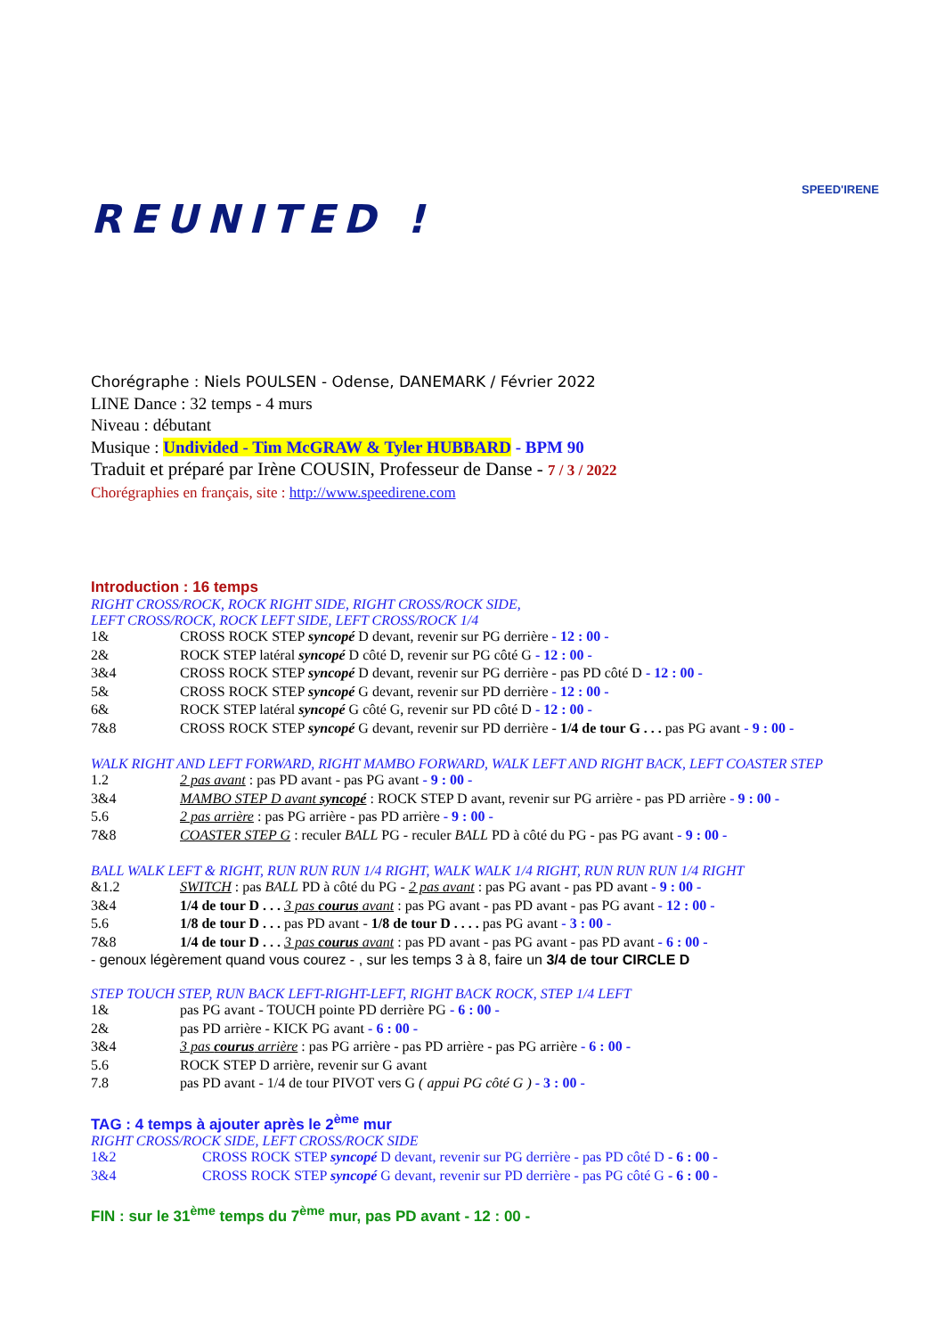REUNITED !
SPEED'IRENE
Chorégraphe : Niels POULSEN - Odense, DANEMARK / Février 2022
LINE Dance : 32 temps - 4 murs
Niveau : débutant
Musique : Undivided - Tim McGRAW & Tyler HUBBARD - BPM 90
Traduit et préparé par Irène COUSIN, Professeur de Danse - 7 / 3 / 2022
Chorégraphies en français, site : http://www.speedirene.com
Introduction : 16 temps
RIGHT CROSS/ROCK, ROCK RIGHT SIDE, RIGHT CROSS/ROCK SIDE,
LEFT CROSS/ROCK, ROCK LEFT SIDE, LEFT CROSS/ROCK 1/4
| 1& | CROSS ROCK STEP syncopé D devant, revenir sur PG derrière - 12 : 00 - |
| 2& | ROCK STEP latéral syncopé D côté D, revenir sur PG côté G - 12 : 00 - |
| 3&4 | CROSS ROCK STEP syncopé D devant, revenir sur PG derrière - pas PD côté D - 12 : 00 - |
| 5& | CROSS ROCK STEP syncopé G devant, revenir sur PD derrière - 12 : 00 - |
| 6& | ROCK STEP latéral syncopé G côté G, revenir sur PD côté D - 12 : 00 - |
| 7&8 | CROSS ROCK STEP syncopé G devant, revenir sur PD derrière - 1/4 de tour G . . . pas PG avant - 9 : 00 - |
WALK RIGHT AND LEFT FORWARD, RIGHT MAMBO FORWARD, WALK LEFT AND RIGHT BACK, LEFT COASTER STEP
| 1.2 | 2 pas avant : pas PD avant - pas PG avant - 9 : 00 - |
| 3&4 | MAMBO STEP D avant syncopé : ROCK STEP D avant, revenir sur PG arrière - pas PD arrière - 9 : 00 - |
| 5.6 | 2 pas arrière : pas PG arrière - pas PD arrière - 9 : 00 - |
| 7&8 | COASTER STEP G : reculer BALL PG - reculer BALL PD à côté du PG - pas PG avant - 9 : 00 - |
BALL WALK LEFT & RIGHT, RUN RUN RUN 1/4 RIGHT, WALK WALK 1/4 RIGHT, RUN RUN RUN 1/4 RIGHT
| &1.2 | SWITCH : pas BALL PD à côté du PG - 2 pas avant : pas PG avant - pas PD avant - 9 : 00 - |
| 3&4 | 1/4 de tour D . . . 3 pas courus avant : pas PG avant - pas PD avant - pas PG avant - 12 : 00 - |
| 5.6 | 1/8 de tour D . . . pas PD avant - 1/8 de tour D . . . . pas PG avant - 3 : 00 - |
| 7&8 | 1/4 de tour D . . . 3 pas courus avant : pas PD avant - pas PG avant - pas PD avant - 6 : 00 - |
- genoux légèrement quand vous courez - , sur les temps 3 à 8, faire un 3/4 de tour CIRCLE D
STEP TOUCH STEP, RUN BACK LEFT-RIGHT-LEFT, RIGHT BACK ROCK, STEP 1/4 LEFT
| 1& | pas PG avant - TOUCH pointe PD derrière PG - 6 : 00 - |
| 2& | pas PD arrière - KICK PG avant - 6 : 00 - |
| 3&4 | 3 pas courus arrière : pas PG arrière - pas PD arrière - pas PG arrière - 6 : 00 - |
| 5.6 | ROCK STEP D arrière, revenir sur G avant |
| 7.8 | pas PD avant - 1/4 de tour PIVOT vers G ( appui PG côté G ) - 3 : 00 - |
TAG : 4 temps à ajouter après le 2<sup>ème</sup> mur
RIGHT CROSS/ROCK SIDE, LEFT CROSS/ROCK SIDE
| 1&2 | CROSS ROCK STEP syncopé D devant, revenir sur PG derrière - pas PD côté D - 6 : 00 - |
| 3&4 | CROSS ROCK STEP syncopé G devant, revenir sur PD derrière - pas PG côté G - 6 : 00 - |
FIN : sur le 31<sup>ème</sup> temps du 7<sup>ème</sup> mur, pas PD avant - 12 : 00 -